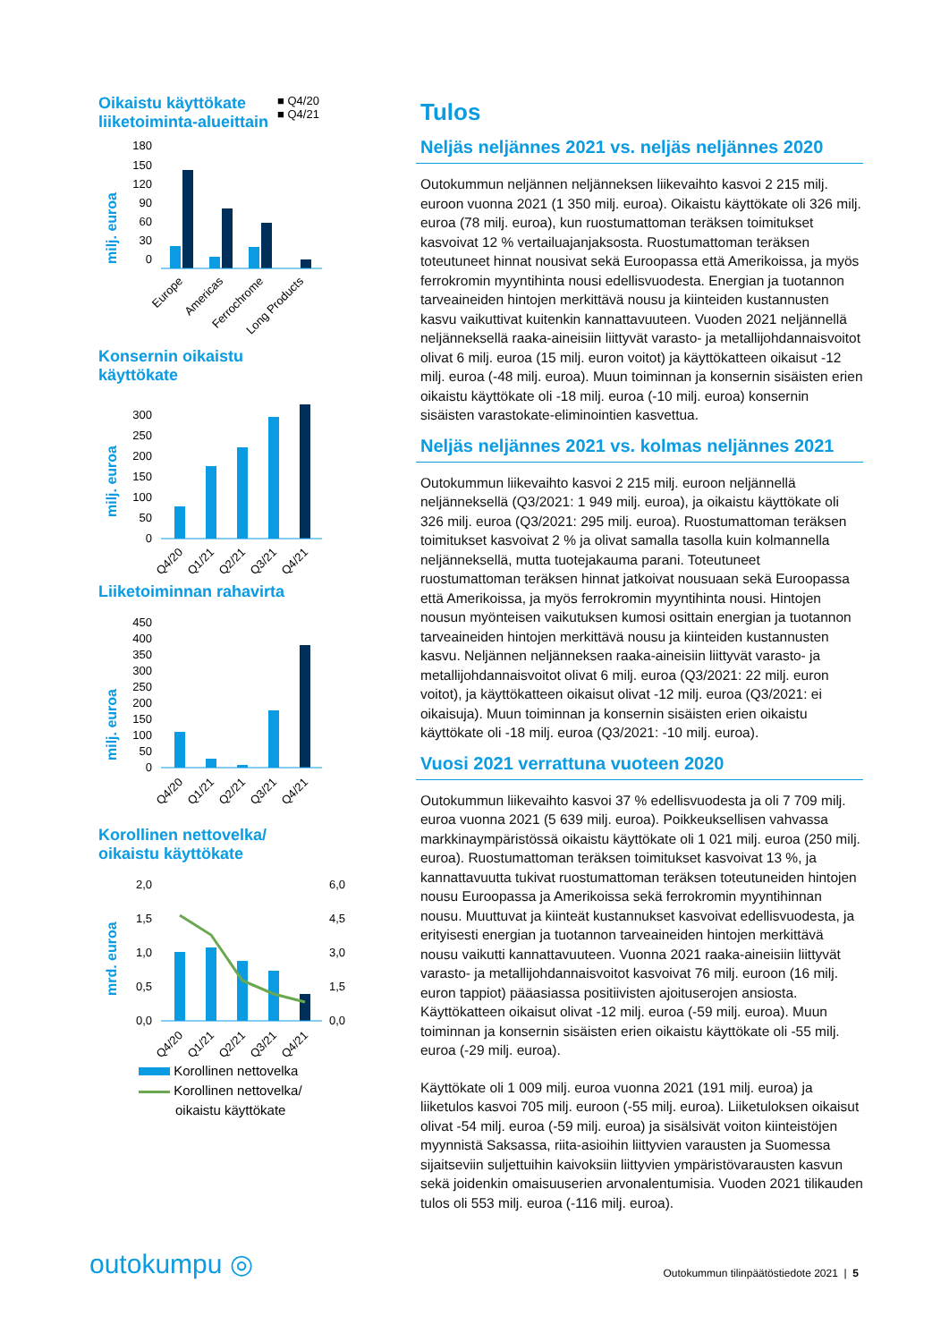Oikaistu käyttökate
liiketoiminta-alueittain
■ Q4/20
■ Q4/21
milj. euroa
180
150
120
90
60
30
0
Europe
Americas
Ferrochrome
Long Products
Konsernin oikaistu
käyttökate
milj. euroa
300
250
200
150
100
50
0
Q4/20
Q1/21
Q2/21
Q3/21
Q4/21
Liiketoiminnan rahavirta
milj. euroa
450
400
350
300
250
200
150
100
50
0
Q4/20
Q1/21
Q2/21
Q3/21
Q4/21
Korollinen nettovelka/
oikaistu käyttökate
mrd. euroa
2,0
1,5
1,0
0,5
0,0
6,0
4,5
3,0
1,5
0,0
Q4/20
Q1/21
Q2/21
Q3/21
Q4/21
Korollinen nettovelka
Korollinen nettovelka/
oikaistu käyttökate
Tulos
Neljäs neljännes 2021 vs. neljäs neljännes 2020
Outokummun neljännen neljänneksen liikevaihto kasvoi 2 215 milj. euroon vuonna 2021 (1 350 milj. euroa). Oikaistu käyttökate oli 326 milj. euroa (78 milj. euroa), kun ruostumattoman teräksen toimitukset kasvoivat 12 % vertailuajanjaksosta. Ruostumattoman teräksen toteutuneet hinnat nousivat sekä Euroopassa että Amerikoissa, ja myös ferrokromin myyntihinta nousi edellisvuodesta. Energian ja tuotannon tarveaineiden hintojen merkittävä nousu ja kiinteiden kustannusten kasvu vaikuttivat kuitenkin kannattavuuteen. Vuoden 2021 neljännellä neljänneksellä raaka-aineisiin liittyvät varasto- ja metallijohdannaisvoitot olivat 6 milj. euroa (15 milj. euron voitot) ja käyttökatteen oikaisut -12 milj. euroa (-48 milj. euroa). Muun toiminnan ja konsernin sisäisten erien oikaistu käyttökate oli -18 milj. euroa (-10 milj. euroa) konsernin sisäisten varastokate-eliminointien kasvettua.
Neljäs neljännes 2021 vs. kolmas neljännes 2021
Outokummun liikevaihto kasvoi 2 215 milj. euroon neljännellä neljänneksellä (Q3/2021: 1 949 milj. euroa), ja oikaistu käyttökate oli 326 milj. euroa (Q3/2021: 295 milj. euroa). Ruostumattoman teräksen toimitukset kasvoivat 2 % ja olivat samalla tasolla kuin kolmannella neljänneksellä, mutta tuotejakauma parani. Toteutuneet ruostumattoman teräksen hinnat jatkoivat nousuaan sekä Euroopassa että Amerikoissa, ja myös ferrokromin myyntihinta nousi. Hintojen nousun myönteisen vaikutuksen kumosi osittain energian ja tuotannon tarveaineiden hintojen merkittävä nousu ja kiinteiden kustannusten kasvu. Neljännen neljänneksen raaka-aineisiin liittyvät varasto- ja metallijohdannaisvoitot olivat 6 milj. euroa (Q3/2021: 22 milj. euron voitot), ja käyttökatteen oikaisut olivat -12 milj. euroa (Q3/2021: ei oikaisuja). Muun toiminnan ja konsernin sisäisten erien oikaistu käyttökate oli -18 milj. euroa (Q3/2021: -10 milj. euroa).
Vuosi 2021 verrattuna vuoteen 2020
Outokummun liikevaihto kasvoi 37 % edellisvuodesta ja oli 7 709 milj. euroa vuonna 2021 (5 639 milj. euroa). Poikkeuksellisen vahvassa markkinaympäristössä oikaistu käyttökate oli 1 021 milj. euroa (250 milj. euroa). Ruostumattoman teräksen toimitukset kasvoivat 13 %, ja kannattavuutta tukivat ruostumattoman teräksen toteutuneiden hintojen nousu Euroopassa ja Amerikoissa sekä ferrokromin myyntihinnan nousu. Muuttuvat ja kiinteät kustannukset kasvoivat edellisvuodesta, ja erityisesti energian ja tuotannon tarveaineiden hintojen merkittävä nousu vaikutti kannattavuuteen. Vuonna 2021 raaka-aineisiin liittyvät varasto- ja metallijohdannaisvoitot kasvoivat 76 milj. euroon (16 milj. euron tappiot) pääasiassa positiivisten ajoituserojen ansiosta. Käyttökatteen oikaisut olivat -12 milj. euroa (-59 milj. euroa). Muun toiminnan ja konsernin sisäisten erien oikaistu käyttökate oli -55 milj. euroa (-29 milj. euroa).
Käyttökate oli 1 009 milj. euroa vuonna 2021 (191 milj. euroa) ja liiketulos kasvoi 705 milj. euroon (-55 milj. euroa). Liiketuloksen oikaisut olivat -54 milj. euroa (-59 milj. euroa) ja sisälsivät voiton kiinteistöjen myynnistä Saksassa, riita-asioihin liittyvien varausten ja Suomessa sijaitseviin suljettuihin kaivoksiin liittyvien ympäristövarausten kasvun sekä joidenkin omaisuuserien arvonalentumisia. Vuoden 2021 tilikauden tulos oli 553 milj. euroa (-116 milj. euroa).
outokumpu ◎
Outokummun tilinpäätöstiedote 2021 | 5